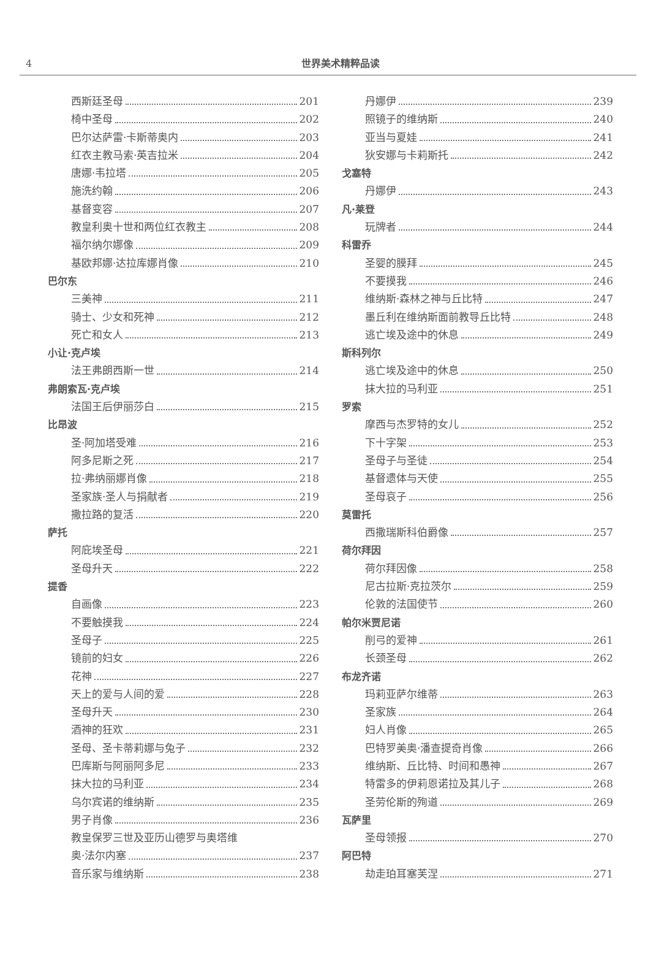4
世界美术精粹品读
西斯廷圣母 201
椅中圣母 202
巴尔达萨雷·卡斯蒂奥内 203
红衣主教马索·英吉拉米 204
唐娜·韦拉塔 205
施洗约翰 206
基督变容 207
教皇利奥十世和两位红衣教主 208
福尔纳尔娜像 209
基欧邦娜·达拉库娜肖像 210
巴尔东
三美神 211
骑士、少女和死神 212
死亡和女人 213
小让·克卢埃
法王弗朗西斯一世 214
弗朗索瓦·克卢埃
法国王后伊丽莎白 215
比昂波
圣·阿加塔受难 216
阿多尼斯之死 217
拉·弗纳丽娜肖像 218
圣家族·圣人与捐献者 219
撒拉路的复活 220
萨托
阿庇埃圣母 221
圣母升天 222
提香
自画像 223
不要触摸我 224
圣母子 225
镜前的妇女 226
花神 227
天上的爱与人间的爱 228
圣母升天 230
酒神的狂欢 231
圣母、圣卡蒂莉娜与兔子 232
巴库斯与阿丽阿多尼 233
抹大拉的马利亚 234
乌尔宾诺的维纳斯 235
男子肖像 236
教皇保罗三世及亚历山德罗与奥塔维
奥·法尔内塞 237
音乐家与维纳斯 238
丹娜伊 239
照镜子的维纳斯 240
亚当与夏娃 241
狄安娜与卡莉斯托 242
戈塞特
丹娜伊 243
凡·莱登
玩牌者 244
科雷乔
圣婴的膜拜 245
不要摸我 246
维纳斯·森林之神与丘比特 247
墨丘利在维纳斯面前教导丘比特 248
逃亡埃及途中的休息 249
斯科列尔
逃亡埃及途中的休息 250
抹大拉的马利亚 251
罗索
摩西与杰罗特的女儿 252
下十字架 253
圣母子与圣徒 254
基督遗体与天使 255
圣母哀子 256
莫雷托
西撒瑞斯科伯爵像 257
荷尔拜因
荷尔拜因像 258
尼古拉斯·克拉茨尔 259
伦敦的法国使节 260
帕尔米贾尼诺
削弓的爱神 261
长颈圣母 262
布龙齐诺
玛莉亚萨尔维蒂 263
圣家族 264
妇人肖像 265
巴特罗美奥·潘查提奇肖像 266
维纳斯、丘比特、时间和愚神 267
特雷多的伊莉恩诺拉及其儿子 268
圣劳伦斯的殉道 269
瓦萨里
圣母领报 270
阿巴特
劫走珀耳塞芙涅 271